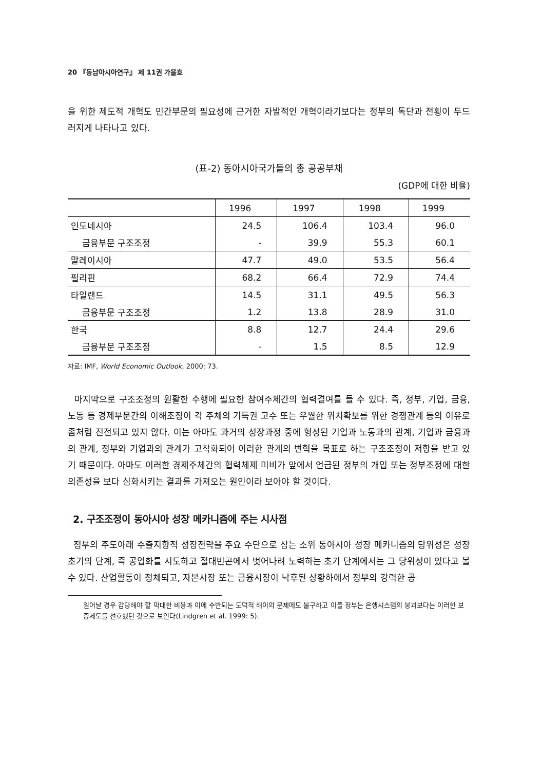20 『동남아시아연구』 제 11권 가을호
을 위한 제도적 개혁도 민간부문의 필요성에 근거한 자발적인 개혁이라기보다는 정부의 독단과 전횡이 두드러지게 나타나고 있다.
(표-2) 동아시아국가들의 총 공공부채
(GDP에 대한 비율)
| | 1996 | 1997 | 1998 | 1999 |
| --- | --- | --- | --- | --- |
| 인도네시아 | 24.5 | 106.4 | 103.4 | 96.0 |
| 금융부문 구조조정 | - | 39.9 | 55.3 | 60.1 |
| 말레이시아 | 47.7 | 49.0 | 53.5 | 56.4 |
| 필리핀 | 68.2 | 66.4 | 72.9 | 74.4 |
| 타일랜드 | 14.5 | 31.1 | 49.5 | 56.3 |
| 금융부문 구조조정 | 1.2 | 13.8 | 28.9 | 31.0 |
| 한국 | 8.8 | 12.7 | 24.4 | 29.6 |
| 금융부문 구조조정 | - | 1.5 | 8.5 | 12.9 |
자료: IMF, World Economic Outlook, 2000: 73.
마지막으로 구조조정의 원활한 수행에 필요한 참여주체간의 협력결여를 들 수 있다. 즉, 정부, 기업, 금융, 노동 등 경제부문간의 이해조정이 각 주체의 기득권 고수 또는 우월한 위치확보를 위한 경쟁관계 등의 이유로 좀처럼 진전되고 있지 않다. 이는 아마도 과거의 성장과정 중에 형성된 기업과 노동과의 관계, 기업과 금융과의 관계, 정부와 기업과의 관계가 고착화되어 이러한 관계의 변혁을 목표로 하는 구조조정이 저항을 받고 있기 때문이다. 아마도 이러한 경제주체간의 협력체제 미비가 앞에서 언급된 정부의 개입 또는 정부조정에 대한 의존성을 보다 심화시키는 결과를 가져오는 원인이라 보아야 할 것이다.
2. 구조조정이 동아시아 성장 메카니즘에 주는 시사점
정부의 주도아래 수출지향적 성장전략을 주요 수단으로 삼는 소위 동아시아 성장 메카니즘의 당위성은 성장초기의 단계, 즉 공업화를 시도하고 절대빈곤에서 벗어나려 노력하는 초기 단계에서는 그 당위성이 있다고 볼 수 있다. 산업활동이 정체되고, 자본시장 또는 금융시장이 낙후된 상황하에서 정부의 강력한 공
일어날 경우 감당해야 할 막대한 비용과 이에 수반되는 도덕적 해이의 문제에도 불구하고 이들 정부는 은행시스템의 붕괴보다는 이러한 보증제도를 선호했던 것으로 보인다(Lindgren et al. 1999: 5).